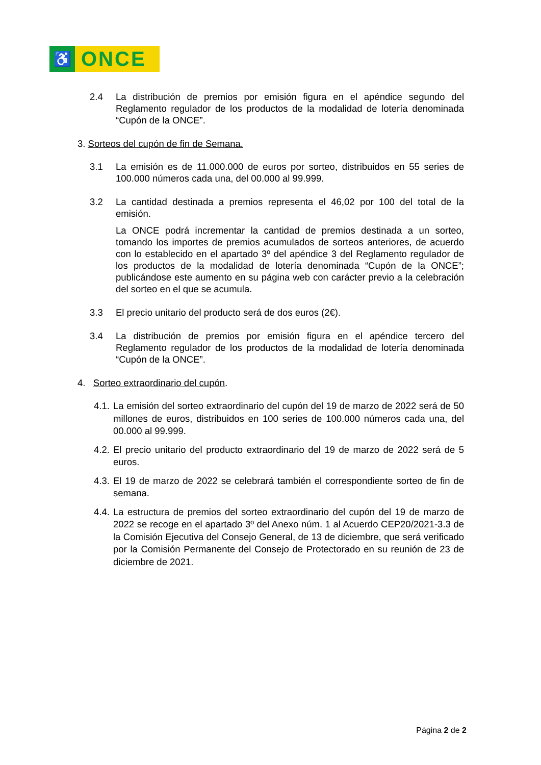♿
ONCE
2.4 La distribución de premios por emisión figura en el apéndice segundo del Reglamento regulador de los productos de la modalidad de lotería denominada “Cupón de la ONCE”.
3. Sorteos del cupón de fin de Semana.
3.1 La emisión es de 11.000.000 de euros por sorteo, distribuidos en 55 series de 100.000 números cada una, del 00.000 al 99.999.
3.2 La cantidad destinada a premios representa el 46,02 por 100 del total de la emisión.
La ONCE podrá incrementar la cantidad de premios destinada a un sorteo, tomando los importes de premios acumulados de sorteos anteriores, de acuerdo con lo establecido en el apartado 3º del apéndice 3 del Reglamento regulador de los productos de la modalidad de lotería denominada “Cupón de la ONCE”; publicándose este aumento en su página web con carácter previo a la celebración del sorteo en el que se acumula.
3.3 El precio unitario del producto será de dos euros (2€).
3.4 La distribución de premios por emisión figura en el apéndice tercero del Reglamento regulador de los productos de la modalidad de lotería denominada “Cupón de la ONCE”.
4. Sorteo extraordinario del cupón.
4.1.
La emisión del sorteo extraordinario del cupón del 19 de marzo de 2022 será de 50 millones de euros, distribuidos en 100 series de 100.000 números cada una, del 00.000 al 99.999.
4.2.
El precio unitario del producto extraordinario del 19 de marzo de 2022 será de 5 euros.
4.3.
El 19 de marzo de 2022 se celebrará también el correspondiente sorteo de fin de semana.
4.4.
La estructura de premios del sorteo extraordinario del cupón del 19 de marzo de 2022 se recoge en el apartado 3º del Anexo núm. 1 al Acuerdo CEP20/2021-3.3 de la Comisión Ejecutiva del Consejo General, de 13 de diciembre, que será verificado por la Comisión Permanente del Consejo de Protectorado en su reunión de 23 de diciembre de 2021.
Página 2 de 2